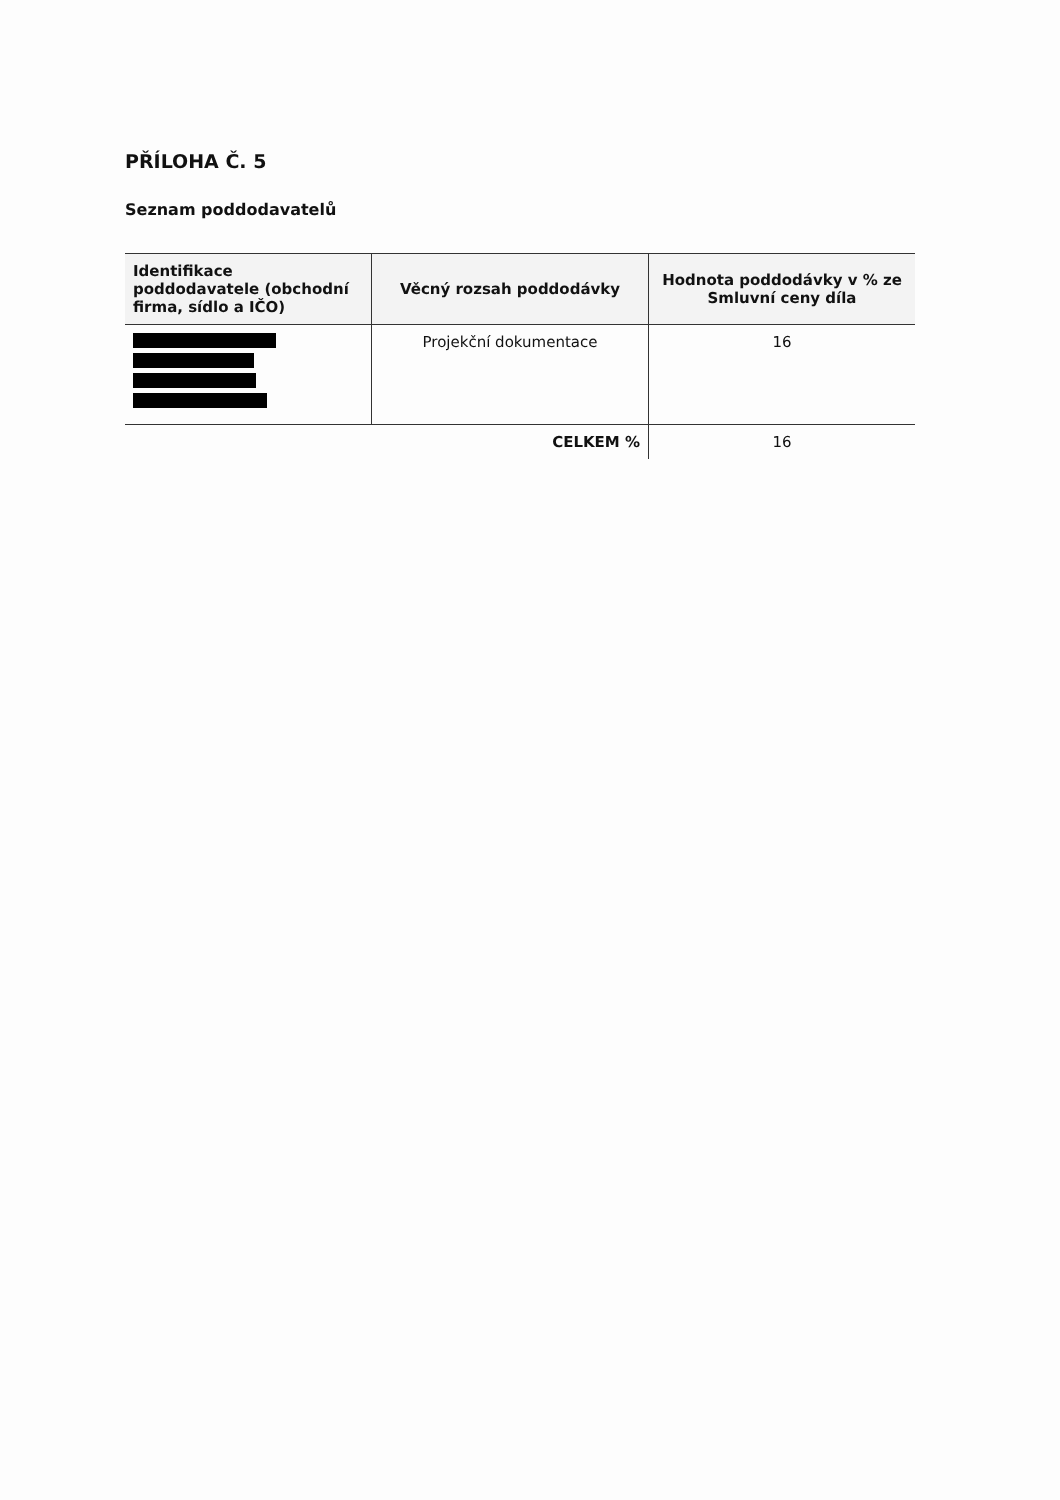PŘÍLOHA Č. 5
Seznam poddodavatelů
| Identifikace poddodavatele (obchodní firma, sídlo a IČO) | Věcný rozsah poddodávky | Hodnota poddodávky v % ze Smluvní ceny díla |
| --- | --- | --- |
| | Projekční dokumentace | 16 |
| | CELKEM % | 16 |